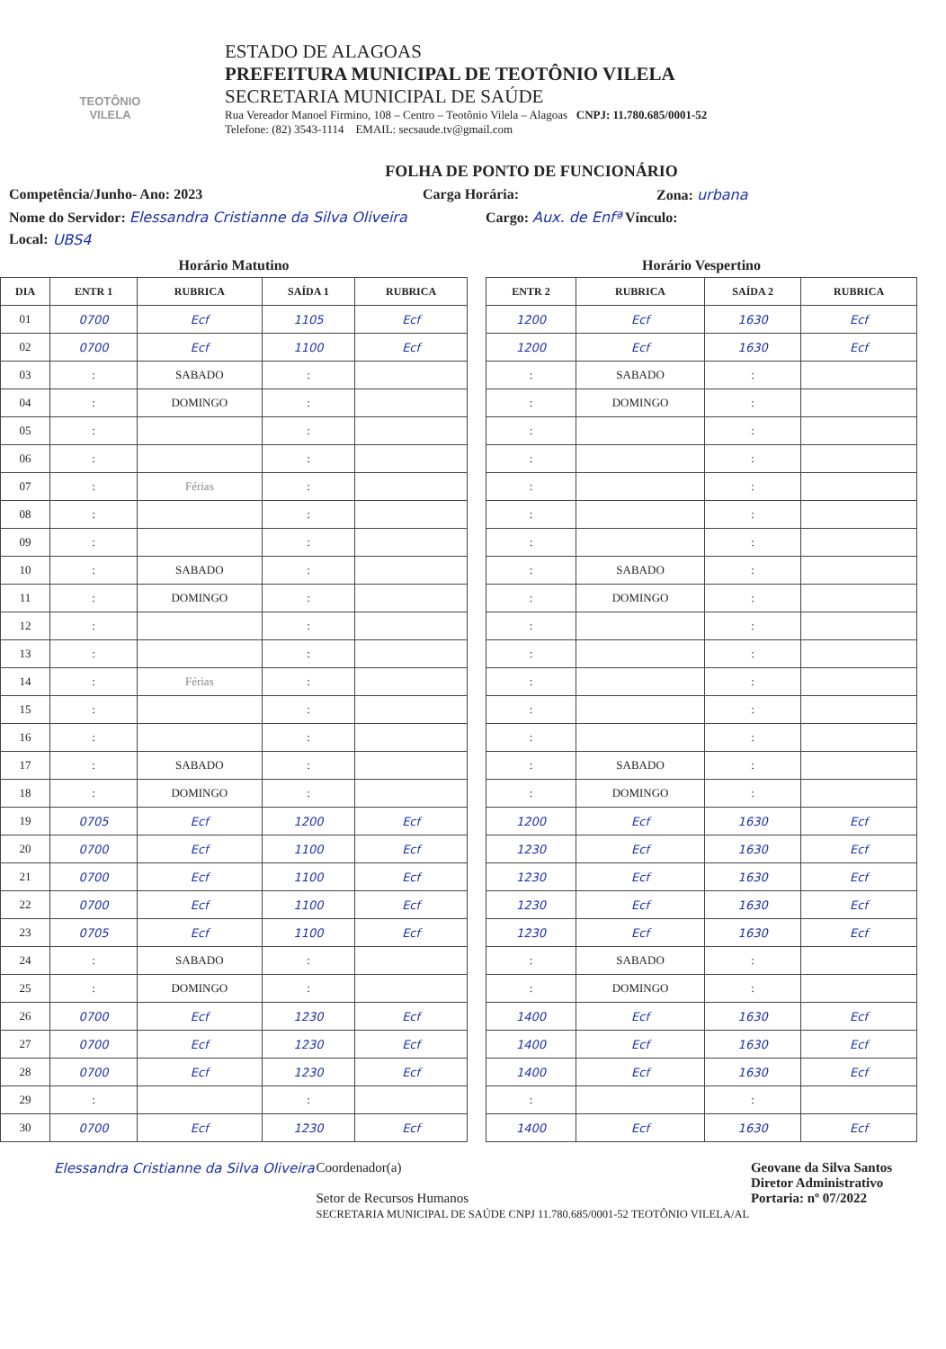TEOTÔNIO VILELA
ESTADO DE ALAGOAS
PREFEITURA MUNICIPAL DE TEOTÔNIO VILELA
SECRETARIA MUNICIPAL DE SAÚDE
Rua Vereador Manoel Firmino, 108 – Centro – Teotônio Vilela – Alagoas CNPJ: 11.780.685/0001-52
Telefone: (82) 3543-1114 EMAIL: secsaude.tv@gmail.com
FOLHA DE PONTO DE FUNCIONÁRIO
Competência/Junho- Ano: 2023 Carga Horária: Zona: urbana
Nome do Servidor: Elessandra Cristianne da Silva Oliveira Cargo: Aux. de Enfª Vínculo:
Local: UBS4
Horário Matutino
| DIA | ENTR 1 | RUBRICA | SAÍDA 1 | RUBRICA |
| --- | --- | --- | --- | --- |
| 01 | 0700 | Ecf | 1105 | Ecf |
| 02 | 0700 | Ecf | 1100 | Ecf |
| 03 | : | SABADO | : | |
| 04 | : | DOMINGO | : | |
| 05 | : | | : | |
| 06 | : | | : | |
| 07 | : | Férias | : | |
| 08 | : | | : | |
| 09 | : | | : | |
| 10 | : | SABADO | : | |
| 11 | : | DOMINGO | : | |
| 12 | : | | : | |
| 13 | : | | : | |
| 14 | : | Férias | : | |
| 15 | : | | : | |
| 16 | : | | : | |
| 17 | : | SABADO | : | |
| 18 | : | DOMINGO | : | |
| 19 | 0705 | Ecf | 1200 | Ecf |
| 20 | 0700 | Ecf | 1100 | Ecf |
| 21 | 0700 | Ecf | 1100 | Ecf |
| 22 | 0700 | Ecf | 1100 | Ecf |
| 23 | 0705 | Ecf | 1100 | Ecf |
| 24 | : | SABADO | : | |
| 25 | : | DOMINGO | : | |
| 26 | 0700 | Ecf | 1230 | Ecf |
| 27 | 0700 | Ecf | 1230 | Ecf |
| 28 | 0700 | Ecf | 1230 | Ecf |
| 29 | : | | : | |
| 30 | 0700 | Ecf | 1230 | Ecf |
Horário Vespertino
| ENTR 2 | RUBRICA | SAÍDA 2 | RUBRICA |
| --- | --- | --- | --- |
| 1200 | Ecf | 1630 | Ecf |
| 1200 | Ecf | 1630 | Ecf |
| : | SABADO | : | |
| : | DOMINGO | : | |
| : | | : | |
| : | | : | |
| : | | : | |
| : | | : | |
| : | | : | |
| : | SABADO | : | |
| : | DOMINGO | : | |
| : | | : | |
| : | | : | |
| : | | : | |
| : | | : | |
| : | | : | |
| : | SABADO | : | |
| : | DOMINGO | : | |
| 1200 | Ecf | 1630 | Ecf |
| 1230 | Ecf | 1630 | Ecf |
| 1230 | Ecf | 1630 | Ecf |
| 1230 | Ecf | 1630 | Ecf |
| 1230 | Ecf | 1630 | Ecf |
| : | SABADO | : | |
| : | DOMINGO | : | |
| 1400 | Ecf | 1630 | Ecf |
| 1400 | Ecf | 1630 | Ecf |
| 1400 | Ecf | 1630 | Ecf |
| : | | : | |
| 1400 | Ecf | 1630 | Ecf |
Elessandra Cristianne da Silva Oliveira
Coordenador(a)
Setor de Recursos Humanos
SECRETARIA MUNICIPAL DE SAÚDE CNPJ 11.780.685/0001-52 TEOTÔNIO VILELA/AL
Geovane da Silva Santos
Diretor Administrativo
Portaria: nº 07/2022